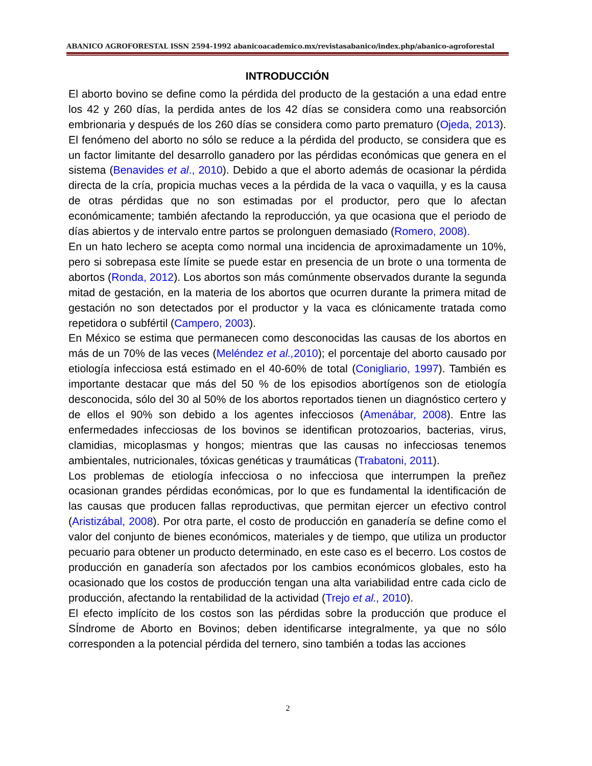ABANICO AGROFORESTAL ISSN 2594-1992 abanicoacademico.mx/revistasabanico/index.php/abanico-agroforestal
INTRODUCCIÓN
El aborto bovino se define como la pérdida del producto de la gestación a una edad entre los 42 y 260 días, la perdida antes de los 42 días se considera como una reabsorción embrionaria y después de los 260 días se considera como parto prematuro (Ojeda, 2013). El fenómeno del aborto no sólo se reduce a la pérdida del producto, se considera que es un factor limitante del desarrollo ganadero por las pérdidas económicas que genera en el sistema (Benavides et al., 2010). Debido a que el aborto además de ocasionar la pérdida directa de la cría, propicia muchas veces a la pérdida de la vaca o vaquilla, y es la causa de otras pérdidas que no son estimadas por el productor, pero que lo afectan económicamente; también afectando la reproducción, ya que ocasiona que el periodo de días abiertos y de intervalo entre partos se prolonguen demasiado (Romero, 2008).
En un hato lechero se acepta como normal una incidencia de aproximadamente un 10%, pero si sobrepasa este límite se puede estar en presencia de un brote o una tormenta de abortos (Ronda, 2012). Los abortos son más comúnmente observados durante la segunda mitad de gestación, en la materia de los abortos que ocurren durante la primera mitad de gestación no son detectados por el productor y la vaca es clónicamente tratada como repetidora o subfértil (Campero, 2003).
En México se estima que permanecen como desconocidas las causas de los abortos en más de un 70% de las veces (Meléndez et al., 2010); el porcentaje del aborto causado por etiología infecciosa está estimado en el 40-60% de total (Conigliario, 1997). También es importante destacar que más del 50 % de los episodios abortígenos son de etiología desconocida, sólo del 30 al 50% de los abortos reportados tienen un diagnóstico certero y de ellos el 90% son debido a los agentes infecciosos (Amenábar, 2008). Entre las enfermedades infecciosas de los bovinos se identifican protozoarios, bacterias, virus, clamidias, micoplasmas y hongos; mientras que las causas no infecciosas tenemos ambientales, nutricionales, tóxicas genéticas y traumáticas (Trabatoni, 2011).
Los problemas de etiología infecciosa o no infecciosa que interrumpen la preñez ocasionan grandes pérdidas económicas, por lo que es fundamental la identificación de las causas que producen fallas reproductivas, que permitan ejercer un efectivo control (Aristizábal, 2008). Por otra parte, el costo de producción en ganadería se define como el valor del conjunto de bienes económicos, materiales y de tiempo, que utiliza un productor pecuario para obtener un producto determinado, en este caso es el becerro. Los costos de producción en ganadería son afectados por los cambios económicos globales, esto ha ocasionado que los costos de producción tengan una alta variabilidad entre cada ciclo de producción, afectando la rentabilidad de la actividad (Trejo et al., 2010).
El efecto implícito de los costos son las pérdidas sobre la producción que produce el SÍndrome de Aborto en Bovinos; deben identificarse integralmente, ya que no sólo corresponden a la potencial pérdida del ternero, sino también a todas las acciones
2